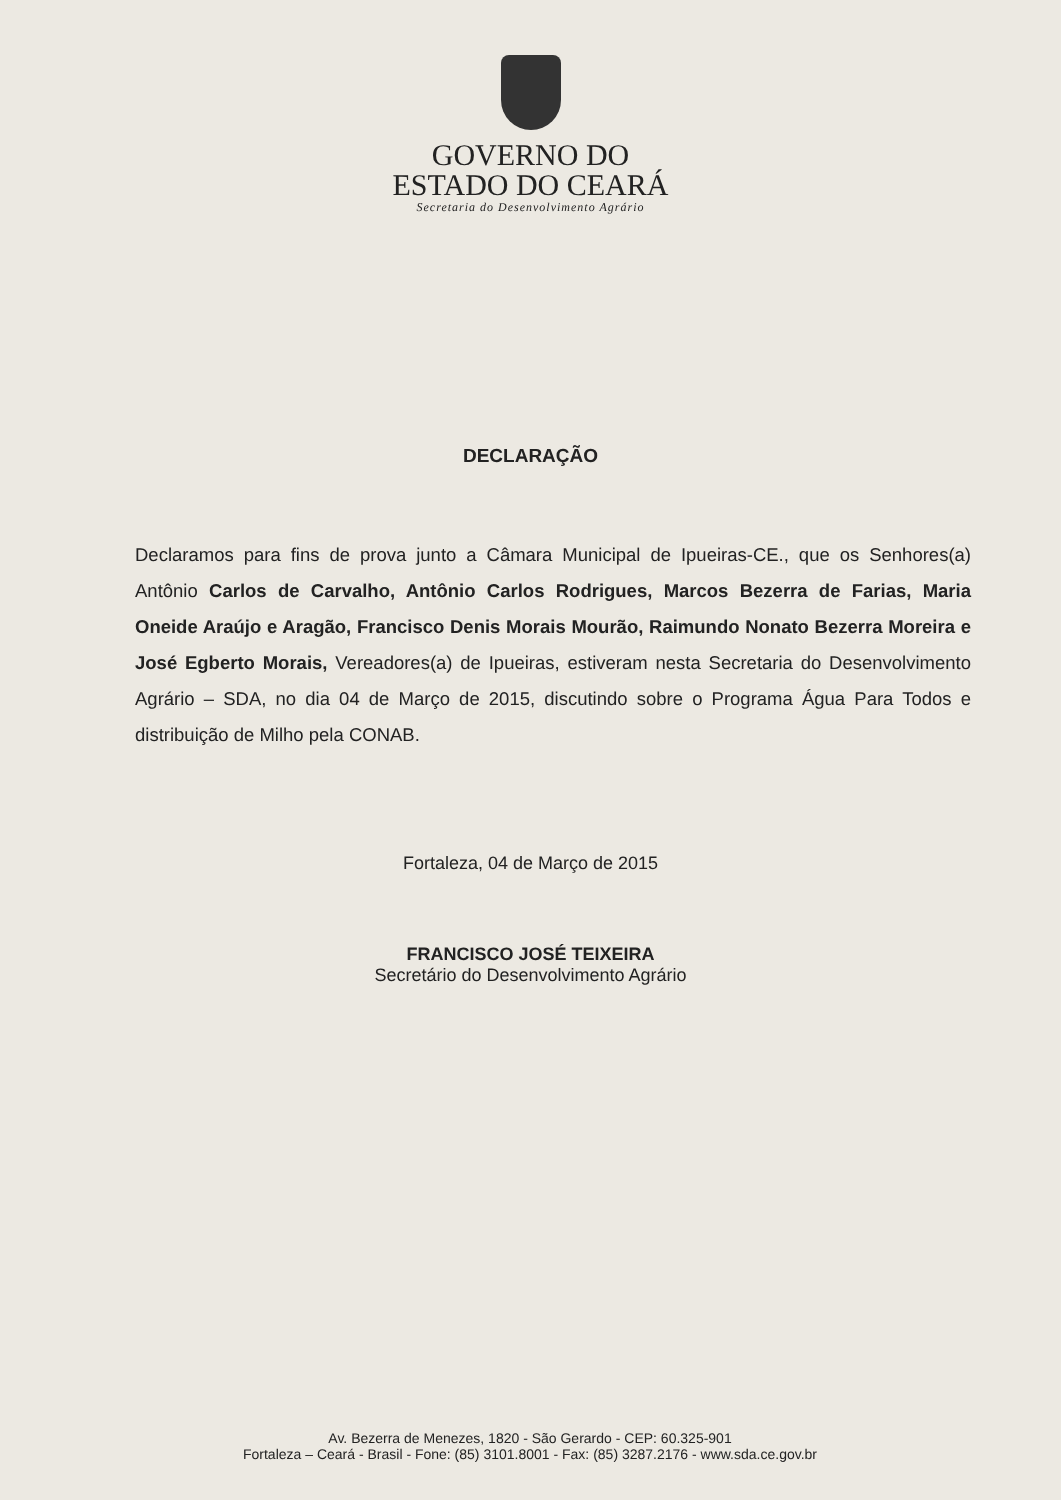GOVERNO DO
ESTADO DO CEARÁ
Secretaria do Desenvolvimento Agrário
DECLARAÇÃO
Declaramos para fins de prova junto a Câmara Municipal de Ipueiras-CE., que os Senhores(a) Antônio Carlos de Carvalho, Antônio Carlos Rodrigues, Marcos Bezerra de Farias, Maria Oneide Araújo e Aragão, Francisco Denis Morais Mourão, Raimundo Nonato Bezerra Moreira e José Egberto Morais, Vereadores(a) de Ipueiras, estiveram nesta Secretaria do Desenvolvimento Agrário – SDA, no dia 04 de Março de 2015, discutindo sobre o Programa Água Para Todos e distribuição de Milho pela CONAB.
Fortaleza, 04 de Março de 2015
FRANCISCO JOSÉ TEIXEIRA
Secretário do Desenvolvimento Agrário
Av. Bezerra de Menezes, 1820 - São Gerardo - CEP: 60.325-901
Fortaleza – Ceará - Brasil - Fone: (85) 3101.8001 - Fax: (85) 3287.2176 - www.sda.ce.gov.br